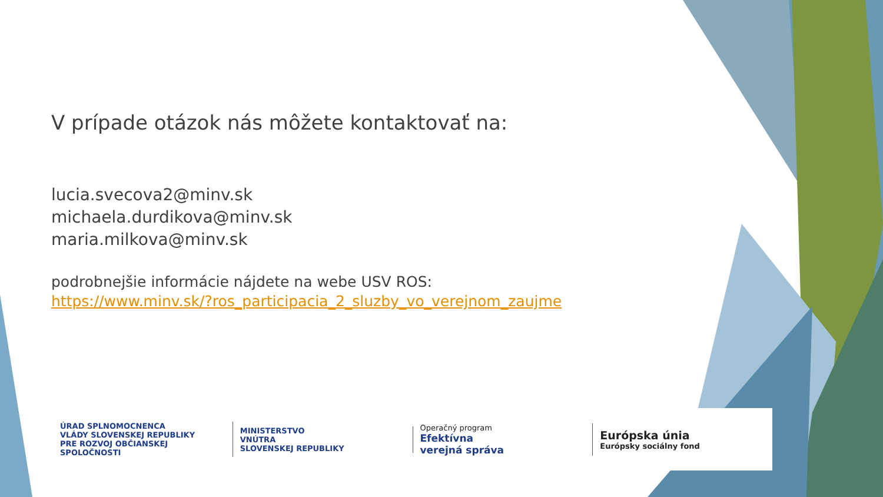V prípade otázok nás môžete kontaktovať na:
lucia.svecova2@minv.sk
michaela.durdikova@minv.sk
maria.milkova@minv.sk
podrobnejšie informácie nájdete na webe USV ROS:
https://www.minv.sk/?ros_participacia_2_sluzby_vo_verejnom_zaujme
ÚRAD SPLNOMOCNENCA
VLÁDY SLOVENSKEJ REPUBLIKY
PRE ROZVOJ OBČIANSKEJ SPOLOČNOSTI
MINISTERSTVO
VNÚTRA
SLOVENSKEJ REPUBLIKY
Operačný program
Efektívna
verejná správa
Európska únia
Európsky sociálny fond